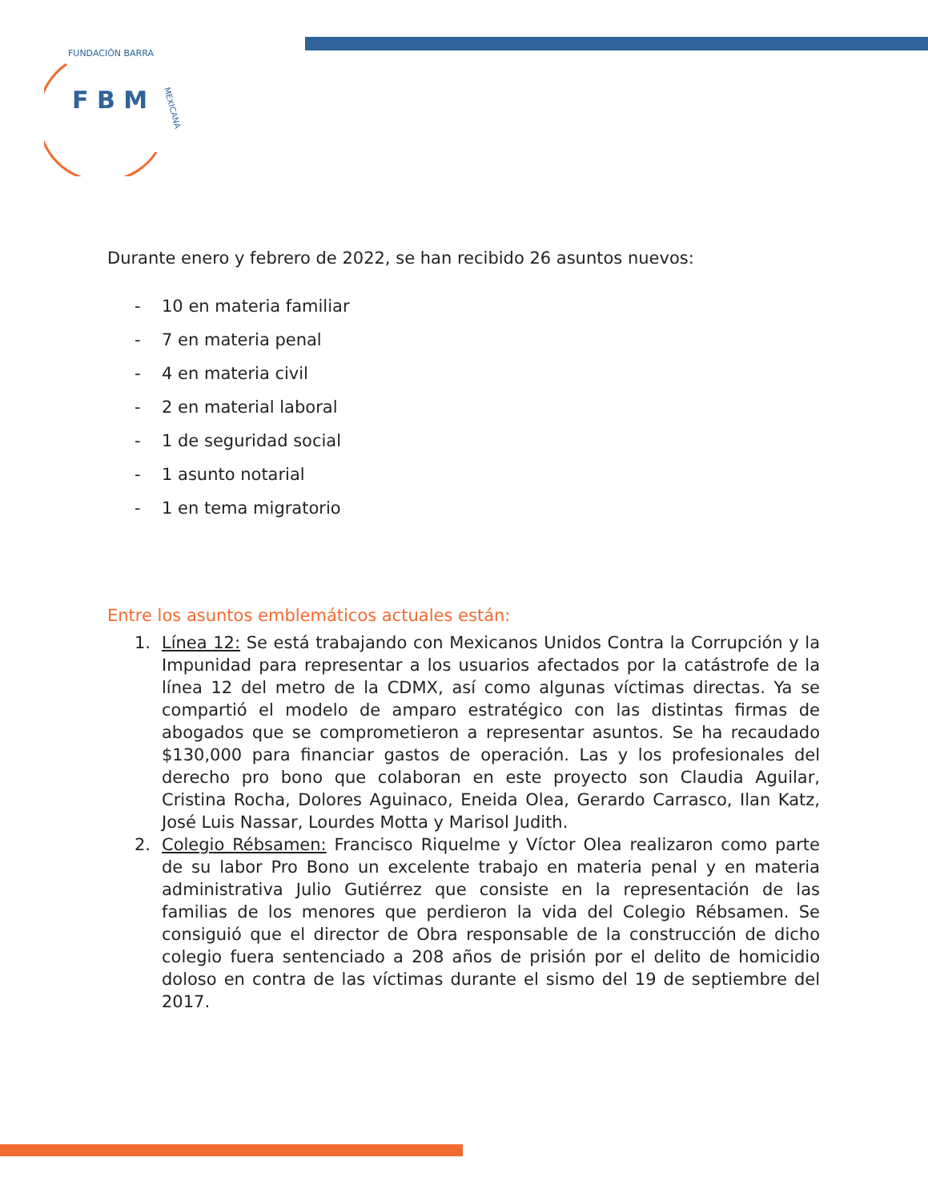F B M
FUNDACIÓN BARRA
MEXICANA
Durante enero y febrero de 2022, se han recibido 26 asuntos nuevos:
- 10 en materia familiar
- 7 en materia penal
- 4 en materia civil
- 2 en material laboral
- 1 de seguridad social
- 1 asunto notarial
- 1 en tema migratorio
Entre los asuntos emblemáticos actuales están:
1. Línea 12: Se está trabajando con Mexicanos Unidos Contra la Corrupción y la Impunidad para representar a los usuarios afectados por la catástrofe de la línea 12 del metro de la CDMX, así como algunas víctimas directas. Ya se compartió el modelo de amparo estratégico con las distintas firmas de abogados que se comprometieron a representar asuntos. Se ha recaudado $130,000 para financiar gastos de operación. Las y los profesionales del derecho pro bono que colaboran en este proyecto son Claudia Aguilar, Cristina Rocha, Dolores Aguinaco, Eneida Olea, Gerardo Carrasco, Ilan Katz, José Luis Nassar, Lourdes Motta y Marisol Judith.
2. Colegio Rébsamen: Francisco Riquelme y Víctor Olea realizaron como parte de su labor Pro Bono un excelente trabajo en materia penal y en materia administrativa Julio Gutiérrez que consiste en la representación de las familias de los menores que perdieron la vida del Colegio Rébsamen. Se consiguió que el director de Obra responsable de la construcción de dicho colegio fuera sentenciado a 208 años de prisión por el delito de homicidio doloso en contra de las víctimas durante el sismo del 19 de septiembre del 2017.